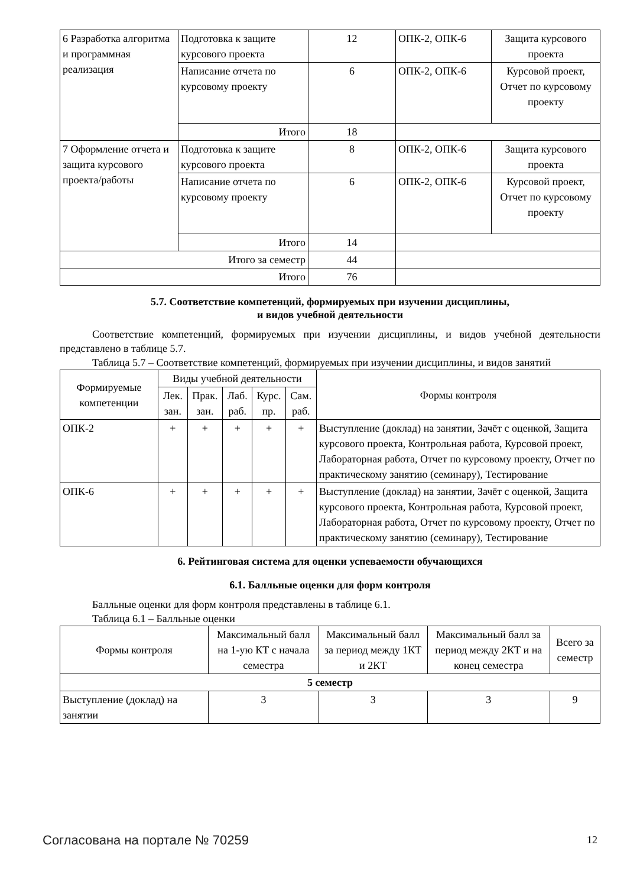| 6 Разработка алгоритма и программная реализация | Подготовка к защите курсового проекта | 12 | ОПК-2, ОПК-6 | Защита курсового проекта |
| | Написание отчета по курсовому проекту | 6 | ОПК-2, ОПК-6 | Курсовой проект, Отчет по курсовому проекту |
| | Итого | 18 | | |
| 7 Оформление отчета и защита курсового проекта/работы | Подготовка к защите курсового проекта | 8 | ОПК-2, ОПК-6 | Защита курсового проекта |
| | Написание отчета по курсовому проекту | 6 | ОПК-2, ОПК-6 | Курсовой проект, Отчет по курсовому проекту |
| | Итого | 14 | | |
| Итого за семестр | | 44 | | |
| Итого | | 76 | | |
5.7. Соответствие компетенций, формируемых при изучении дисциплины,
и видов учебной деятельности
Соответствие компетенций, формируемых при изучении дисциплины, и видов учебной деятельности представлено в таблице 5.7.
Таблица 5.7 – Соответствие компетенций, формируемых при изучении дисциплины, и видов занятий
| Формируемые компетенции | Виды учебной деятельности | | | | | Формы контроля |
| --- | --- | --- | --- | --- | --- | --- |
| | Лек. зан. | Прак. зан. | Лаб. раб. | Курс. пр. | Сам. раб. | |
| ОПК-2 | + | + | + | + | + | Выступление (доклад) на занятии, Зачёт с оценкой, Защита курсового проекта, Контрольная работа, Курсовой проект, Лабораторная работа, Отчет по курсовому проекту, Отчет по практическому занятию (семинару), Тестирование |
| ОПК-6 | + | + | + | + | + | Выступление (доклад) на занятии, Зачёт с оценкой, Защита курсового проекта, Контрольная работа, Курсовой проект, Лабораторная работа, Отчет по курсовому проекту, Отчет по практическому занятию (семинару), Тестирование |
6. Рейтинговая система для оценки успеваемости обучающихся
6.1. Балльные оценки для форм контроля
Балльные оценки для форм контроля представлены в таблице 6.1.
Таблица 6.1 – Балльные оценки
| Формы контроля | Максимальный балл на 1-ую КТ с начала семестра | Максимальный балл за период между 1КТ и 2КТ | Максимальный балл за период между 2КТ и на конец семестра | Всего за семестр |
| --- | --- | --- | --- | --- |
| 5 семестр | | | | |
| Выступление (доклад) на занятии | 3 | 3 | 3 | 9 |
Согласована на портале № 70259 12